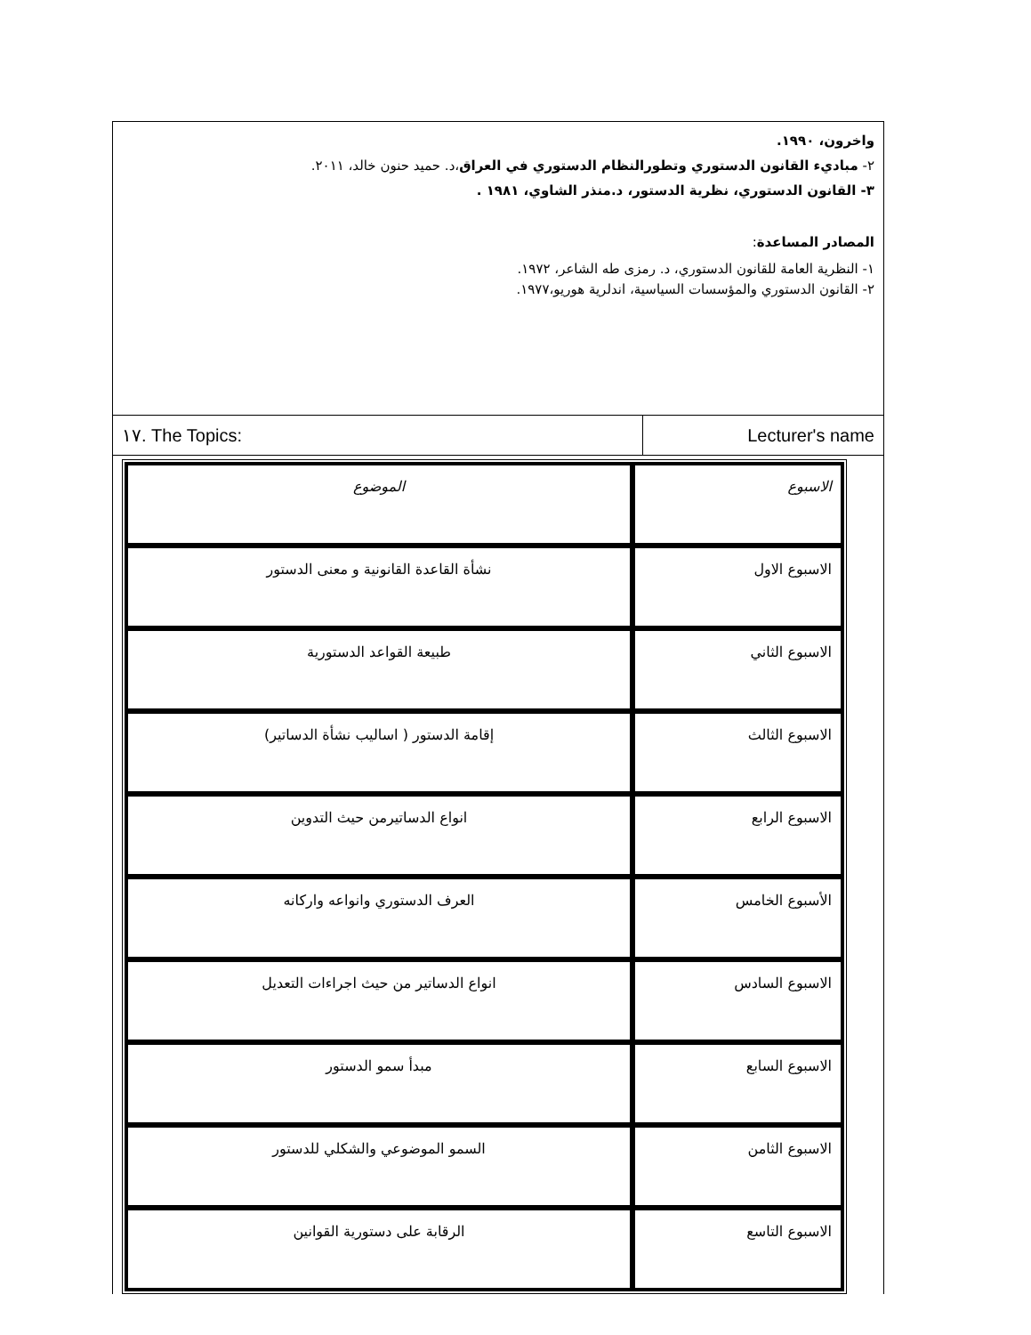واخرون، ١٩٩٠.
٢- مباديء القانون الدستوري وتطورالنظام الدستوري في العراق،د. حميد حنون خالد، ٢٠١١.
٣- القانون الدستوري، نظرية الدستور، د.منذر الشاوي، ١٩٨١ .
المصادر المساعدة:
١- النظرية العامة للقانون الدستوري، د. رمزى طه الشاعر، ١٩٧٢.
٢- القانون الدستوري والمؤسسات السياسية، اندلرية هوريو،١٩٧٧.
١٧. The Topics: Lecturer's name
| الاسبوع | الموضوع |
| الاسبوع الاول | نشأة القاعدة القانونية و معنى الدستور |
| الاسبوع الثاني | طبيعة القواعد الدستورية |
| الاسبوع الثالث | إقامة الدستور ( اساليب نشأة الدساتير) |
| الاسبوع الرابع | انواع الدساتيرمن حيث التدوين |
| الأسبوع الخامس | العرف الدستوري وانواعه واركانه |
| الاسبوع السادس | انواع الدساتير من حيث اجراءات التعديل |
| الاسبوع السابع | مبدأ سمو الدستور |
| الاسبوع الثامن | السمو الموضوعي والشكلي للدستور |
| الاسبوع التاسع | الرقابة على دستورية القوانين |